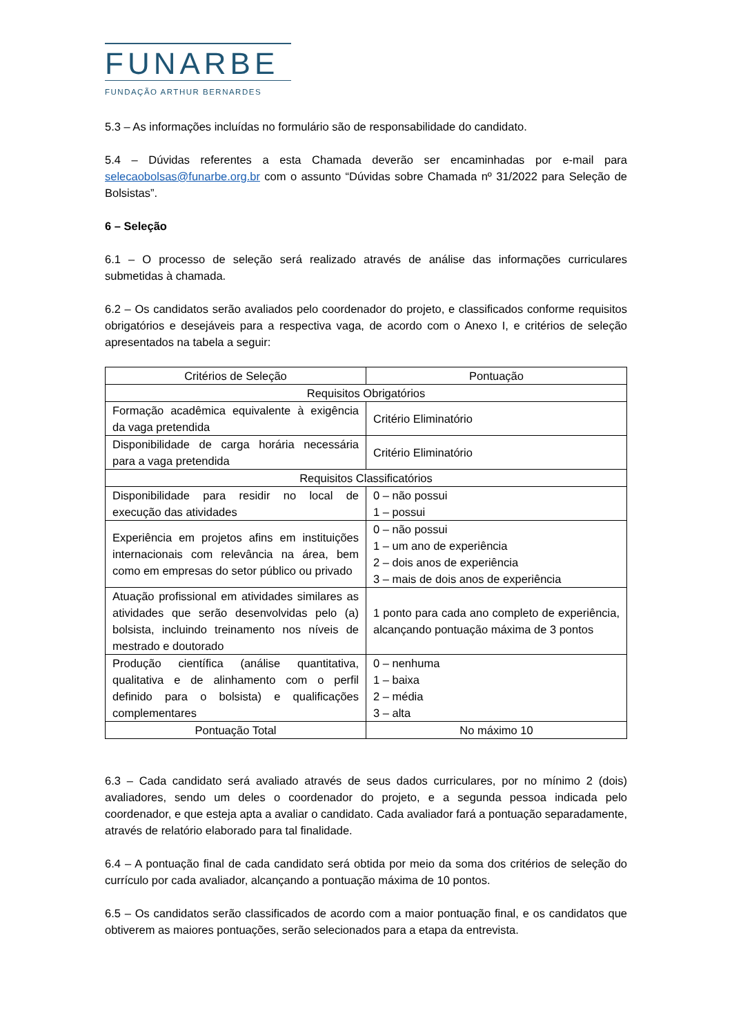FUNARBE
FUNDAÇÃO ARTHUR BERNARDES
5.3 – As informações incluídas no formulário são de responsabilidade do candidato.
5.4 – Dúvidas referentes a esta Chamada deverão ser encaminhadas por e-mail para selecaobolsas@funarbe.org.br com o assunto “Dúvidas sobre Chamada nº 31/2022 para Seleção de Bolsistas”.
6 – Seleção
6.1 – O processo de seleção será realizado através de análise das informações curriculares submetidas à chamada.
6.2 – Os candidatos serão avaliados pelo coordenador do projeto, e classificados conforme requisitos obrigatórios e desejáveis para a respectiva vaga, de acordo com o Anexo I, e critérios de seleção apresentados na tabela a seguir:
| Critérios de Seleção | Pontuação |
| Requisitos Obrigatórios | |
| Formação acadêmica equivalente à exigência da vaga pretendida | Critério Eliminatório |
| Disponibilidade de carga horária necessária para a vaga pretendida | Critério Eliminatório |
| Requisitos Classificatórios | |
| Disponibilidade para residir no local de execução das atividades | 0 – não possui 1 – possui |
| Experiência em projetos afins em instituições internacionais com relevância na área, bem como em empresas do setor público ou privado | 0 – não possui 1 – um ano de experiência 2 – dois anos de experiência 3 – mais de dois anos de experiência |
| Atuação profissional em atividades similares as atividades que serão desenvolvidas pelo (a) bolsista, incluindo treinamento nos níveis de mestrado e doutorado | 1 ponto para cada ano completo de experiência, alcançando pontuação máxima de 3 pontos |
| Produção científica (análise quantitativa, qualitativa e de alinhamento com o perfil definido para o bolsista) e qualificações complementares | 0 – nenhuma 1 – baixa 2 – média 3 – alta |
| Pontuação Total | No máximo 10 |
6.3 – Cada candidato será avaliado através de seus dados curriculares, por no mínimo 2 (dois) avaliadores, sendo um deles o coordenador do projeto, e a segunda pessoa indicada pelo coordenador, e que esteja apta a avaliar o candidato. Cada avaliador fará a pontuação separadamente, através de relatório elaborado para tal finalidade.
6.4 – A pontuação final de cada candidato será obtida por meio da soma dos critérios de seleção do currículo por cada avaliador, alcançando a pontuação máxima de 10 pontos.
6.5 – Os candidatos serão classificados de acordo com a maior pontuação final, e os candidatos que obtiverem as maiores pontuações, serão selecionados para a etapa da entrevista.